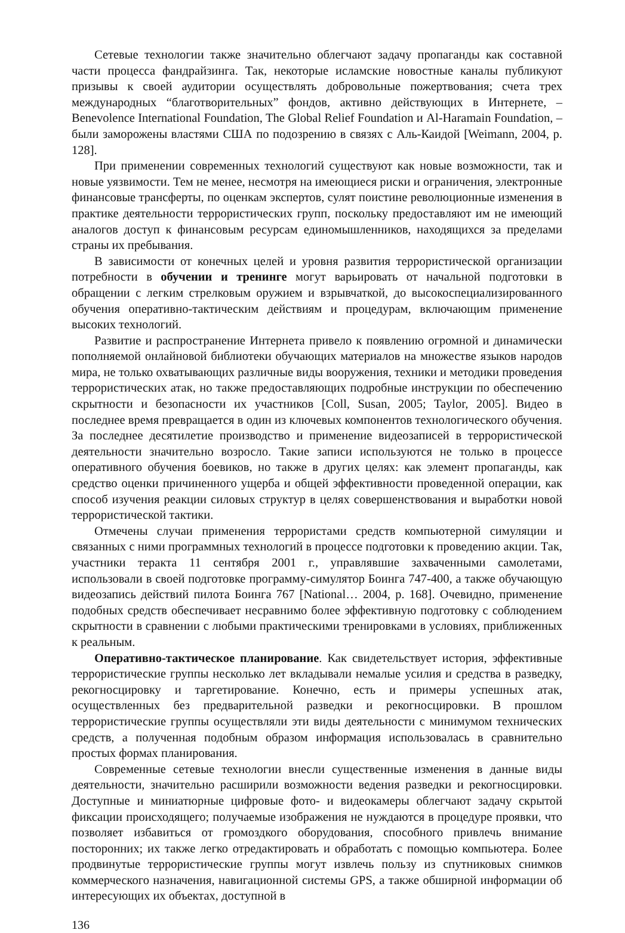Сетевые технологии также значительно облегчают задачу пропаганды как составной части процесса фандрайзинга. Так, некоторые исламские новостные каналы публикуют призывы к своей аудитории осуществлять добровольные пожертвования; счета трех международных “благотворительных” фондов, активно действующих в Интернете, – Benevolence International Foundation, The Global Relief Foundation и Al-Haramain Foundation, – были заморожены властями США по подозрению в связях с Аль-Каидой [Weimann, 2004, p. 128].
При применении современных технологий существуют как новые возможности, так и новые уязвимости. Тем не менее, несмотря на имеющиеся риски и ограничения, электронные финансовые трансферты, по оценкам экспертов, сулят поистине революционные изменения в практике деятельности террористических групп, поскольку предоставляют им не имеющий аналогов доступ к финансовым ресурсам единомышленников, находящихся за пределами страны их пребывания.
В зависимости от конечных целей и уровня развития террористической организации потребности в обучении и тренинге могут варьировать от начальной подготовки в обращении с легким стрелковым оружием и взрывчаткой, до высокоспециализированного обучения оперативно-тактическим действиям и процедурам, включающим применение высоких технологий.
Развитие и распространение Интернета привело к появлению огромной и динамически пополняемой онлайновой библиотеки обучающих материалов на множестве языков народов мира, не только охватывающих различные виды вооружения, техники и методики проведения террористических атак, но также предоставляющих подробные инструкции по обеспечению скрытности и безопасности их участников [Coll, Susan, 2005; Taylor, 2005]. Видео в последнее время превращается в один из ключевых компонентов технологического обучения. За последнее десятилетие производство и применение видеозаписей в террористической деятельности значительно возросло. Такие записи используются не только в процессе оперативного обучения боевиков, но также в других целях: как элемент пропаганды, как средство оценки причиненного ущерба и общей эффективности проведенной операции, как способ изучения реакции силовых структур в целях совершенствования и выработки новой террористической тактики.
Отмечены случаи применения террористами средств компьютерной симуляции и связанных с ними программных технологий в процессе подготовки к проведению акции. Так, участники теракта 11 сентября 2001 г., управлявшие захваченными самолетами, использовали в своей подготовке программу-симулятор Боинга 747-400, а также обучающую видеозапись действий пилота Боинга 767 [National… 2004, p. 168]. Очевидно, применение подобных средств обеспечивает несравнимо более эффективную подготовку с соблюдением скрытности в сравнении с любыми практическими тренировками в условиях, приближенных к реальным.
Оперативно-тактическое планирование. Как свидетельствует история, эффективные террористические группы несколько лет вкладывали немалые усилия и средства в разведку, рекогносцировку и таргетирование. Конечно, есть и примеры успешных атак, осуществленных без предварительной разведки и рекогносцировки. В прошлом террористические группы осуществляли эти виды деятельности с минимумом технических средств, а полученная подобным образом информация использовалась в сравнительно простых формах планирования.
Современные сетевые технологии внесли существенные изменения в данные виды деятельности, значительно расширили возможности ведения разведки и рекогносцировки. Доступные и миниатюрные цифровые фото- и видеокамеры облегчают задачу скрытой фиксации происходящего; получаемые изображения не нуждаются в процедуре проявки, что позволяет избавиться от громоздкого оборудования, способного привлечь внимание посторонних; их также легко отредактировать и обработать с помощью компьютера. Более продвинутые террористические группы могут извлечь пользу из спутниковых снимков коммерческого назначения, навигационной системы GPS, а также обширной информации об интересующих их объектах, доступной в
136